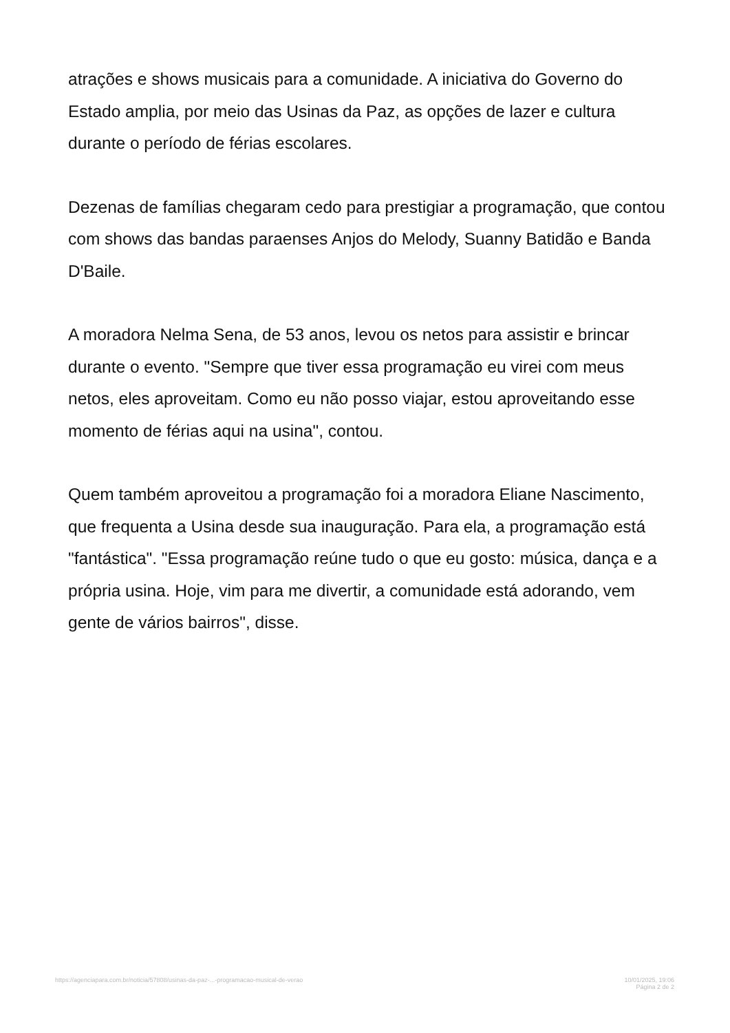atrações e shows musicais para a comunidade. A iniciativa do Governo do Estado amplia, por meio das Usinas da Paz, as opções de lazer e cultura durante o período de férias escolares.
Dezenas de famílias chegaram cedo para prestigiar a programação, que contou com shows das bandas paraenses Anjos do Melody, Suanny Batidão e Banda D'Baile.
A moradora Nelma Sena, de 53 anos, levou os netos para assistir e brincar durante o evento. "Sempre que tiver essa programação eu virei com meus netos, eles aproveitam. Como eu não posso viajar, estou aproveitando esse momento de férias aqui na usina", contou.
Quem também aproveitou a programação foi a moradora Eliane Nascimento, que frequenta a Usina desde sua inauguração. Para ela, a programação está "fantástica". "Essa programação reúne tudo o que eu gosto: música, dança e a própria usina. Hoje, vim para me divertir, a comunidade está adorando, vem gente de vários bairros", disse.
https://agenciapara.com.br/noticia/57808/usinas-da-paz-...-programacao-musical-de-verao
10/01/2025, 19:06
Página 2 de 2